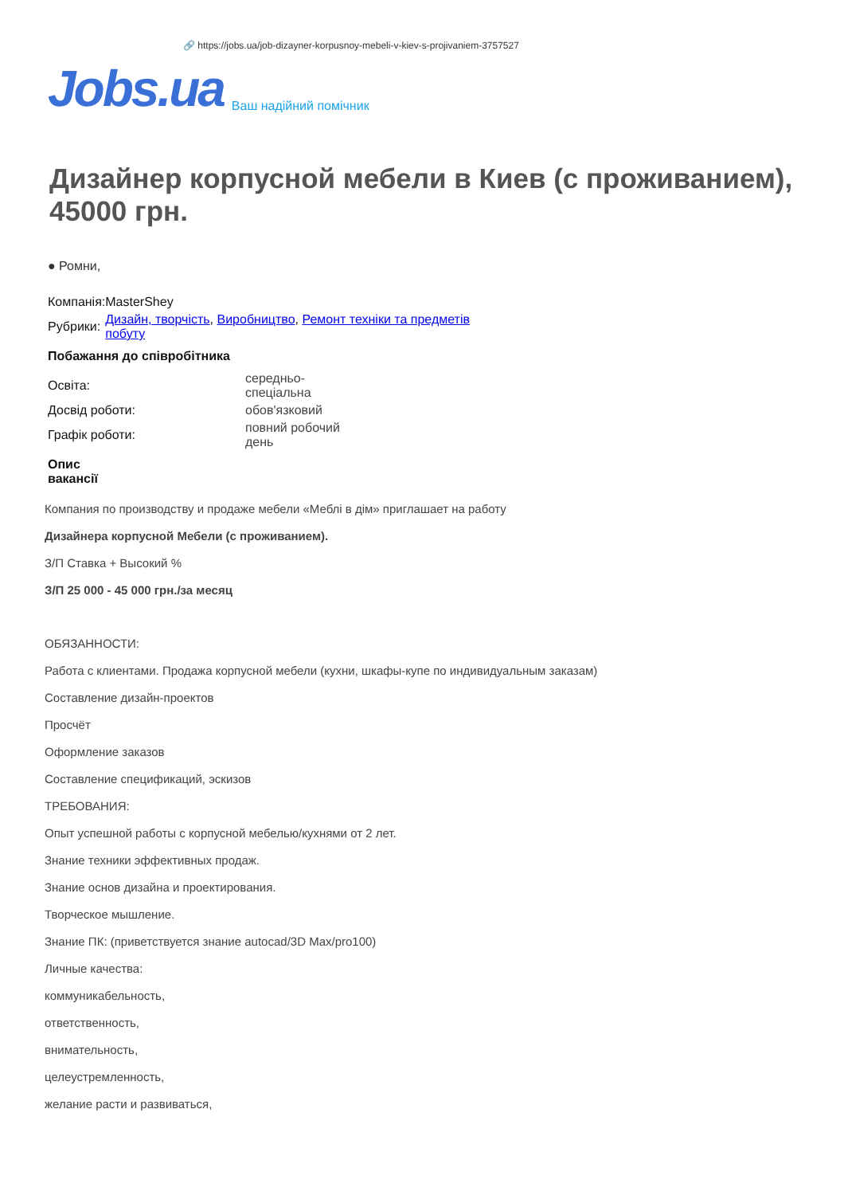🔗 https://jobs.ua/job-dizayner-korpusnoy-mebeli-v-kiev-s-projivaniem-3757527
Jobs.ua Ваш надійний помічник
Дизайнер корпусной мебели в Киев (с проживанием), 45000 грн.
● Ромни,
| Компанія: | MasterShey |
| Рубрики: | Дизайн, творчість , Виробництво , Ремонт техніки та предметів побуту |
Побажання до співробітника
| Освіта: | середньо-спеціальна |
| Досвід роботи: | обов'язковий |
| Графік роботи: | повний робочий день |
Опис
вакансії
Компания по производству и продаже мебели «Меблі в дім» приглашает на работу
Дизайнера корпусной Мебели (с проживанием).
З/П Ставка + Высокий %
З/П 25 000 - 45 000 грн./за месяц
ОБЯЗАННОСТИ:
Работа с клиентами. Продажа корпусной мебели (кухни, шкафы-купе по индивидуальным заказам)
Составление дизайн-проектов
Просчёт
Оформление заказов
Составление спецификаций, эскизов
ТРЕБОВАНИЯ:
Опыт успешной работы с корпусной мебелью/кухнями от 2 лет.
Знание техники эффективных продаж.
Знание основ дизайна и проектирования.
Творческое мышление.
Знание ПК: (приветствуется знание autocad/3D Max/pro100)
Личные качества:
коммуникабельность,
ответственность,
внимательность,
целеустремленность,
желание расти и развиваться,